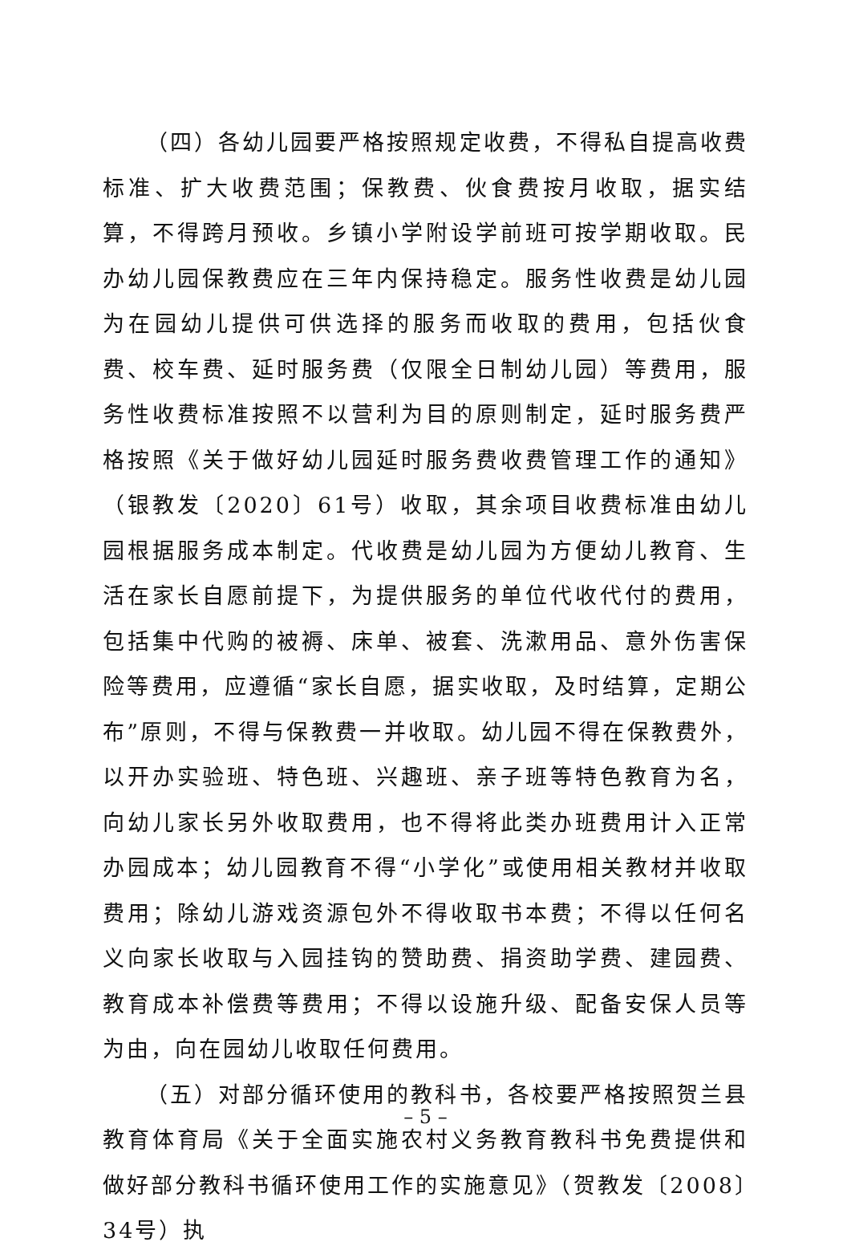（四）各幼儿园要严格按照规定收费，不得私自提高收费标准、扩大收费范围；保教费、伙食费按月收取，据实结算，不得跨月预收。乡镇小学附设学前班可按学期收取。民办幼儿园保教费应在三年内保持稳定。服务性收费是幼儿园为在园幼儿提供可供选择的服务而收取的费用，包括伙食费、校车费、延时服务费（仅限全日制幼儿园）等费用，服务性收费标准按照不以营利为目的原则制定，延时服务费严格按照《关于做好幼儿园延时服务费收费管理工作的通知》（银教发〔2020〕61号）收取，其余项目收费标准由幼儿园根据服务成本制定。代收费是幼儿园为方便幼儿教育、生活在家长自愿前提下，为提供服务的单位代收代付的费用，包括集中代购的被褥、床单、被套、洗漱用品、意外伤害保险等费用，应遵循“家长自愿，据实收取，及时结算，定期公布”原则，不得与保教费一并收取。幼儿园不得在保教费外，以开办实验班、特色班、兴趣班、亲子班等特色教育为名，向幼儿家长另外收取费用，也不得将此类办班费用计入正常办园成本；幼儿园教育不得“小学化”或使用相关教材并收取费用；除幼儿游戏资源包外不得收取书本费；不得以任何名义向家长收取与入园挂钩的赞助费、捐资助学费、建园费、教育成本补偿费等费用；不得以设施升级、配备安保人员等为由，向在园幼儿收取任何费用。
（五）对部分循环使用的教科书，各校要严格按照贺兰县教育体育局《关于全面实施农村义务教育教科书免费提供和做好部分教科书循环使用工作的实施意见》（贺教发〔2008〕34号）执
– 5 –